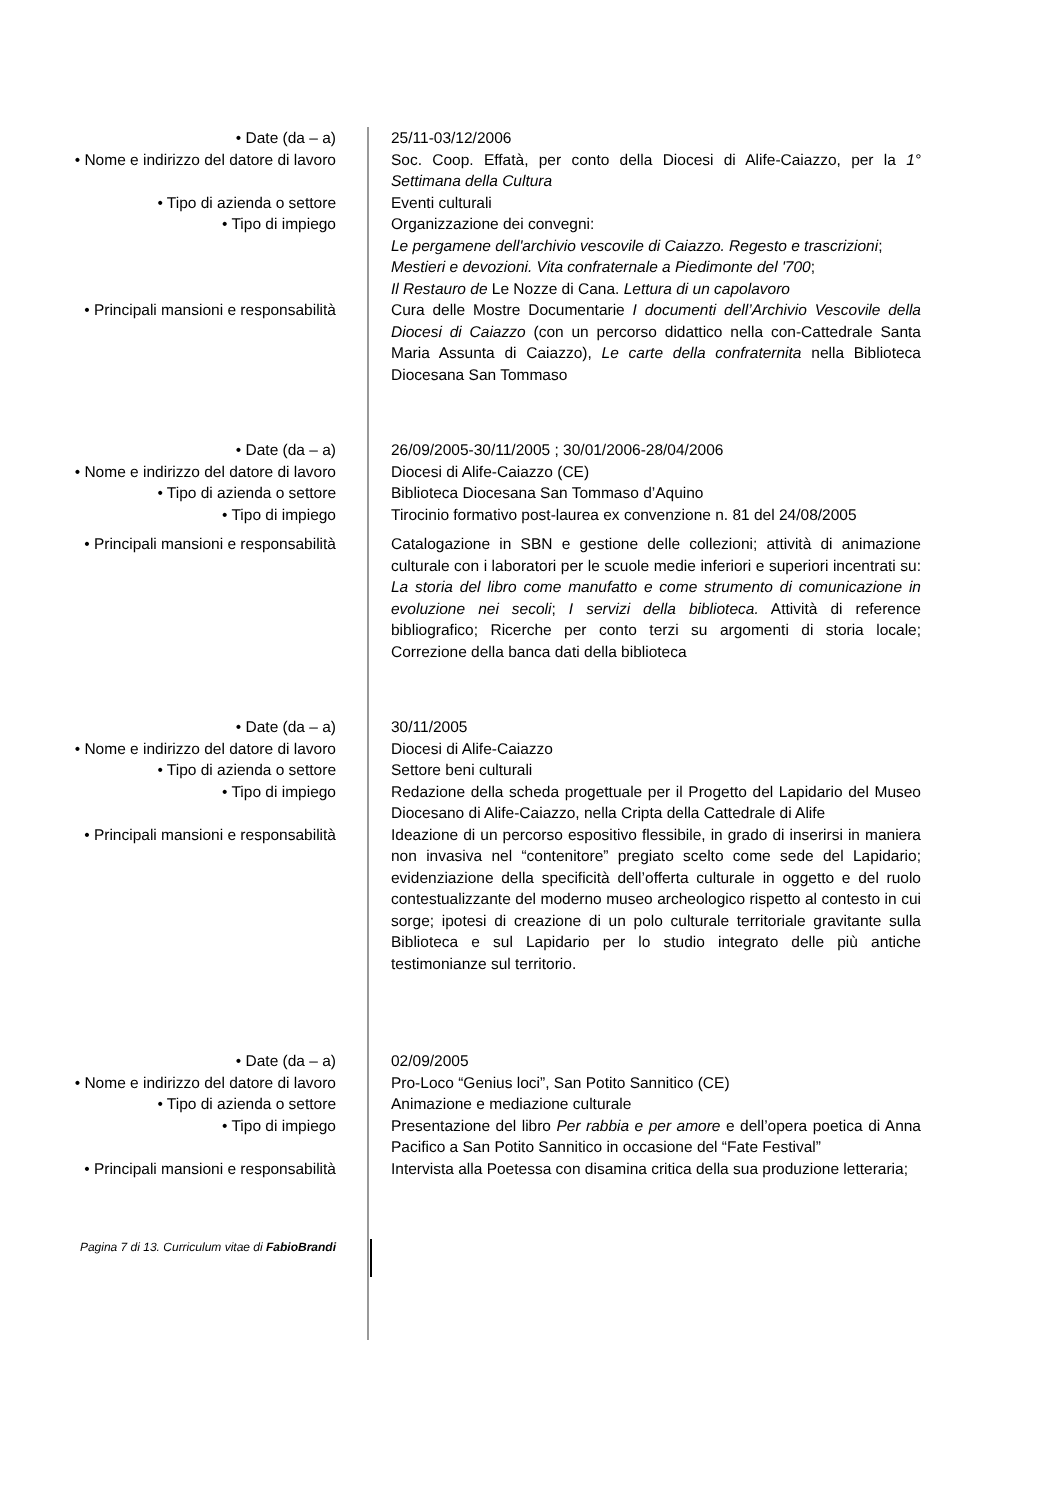• Date (da – a) 25/11-03/12/2006
• Nome e indirizzo del datore di lavoro
Soc. Coop. Effatà, per conto della Diocesi di Alife-Caiazzo, per la 1° Settimana della Cultura
• Tipo di azienda o settore Eventi culturali
• Tipo di impiego Organizzazione dei convegni:
Le pergamene dell'archivio vescovile di Caiazzo. Regesto e trascrizioni;
Mestieri e devozioni. Vita confraternale a Piedimonte del '700;
Il Restauro de Le Nozze di Cana. Lettura di un capolavoro
• Principali mansioni e responsabilità
Cura delle Mostre Documentarie I documenti dell’Archivio Vescovile della Diocesi di Caiazzo (con un percorso didattico nella con-Cattedrale Santa Maria Assunta di Caiazzo), Le carte della confraternita nella Biblioteca Diocesana San Tommaso
• Date (da – a) 26/09/2005-30/11/2005 ; 30/01/2006-28/04/2006
• Nome e indirizzo del datore di lavoro
Diocesi di Alife-Caiazzo (CE)
• Tipo di azienda o settore Biblioteca Diocesana San Tommaso d’Aquino
• Tipo di impiego Tirocinio formativo post-laurea ex convenzione n. 81 del 24/08/2005
• Principali mansioni e responsabilità
Catalogazione in SBN e gestione delle collezioni; attività di animazione culturale con i laboratori per le scuole medie inferiori e superiori incentrati su: La storia del libro come manufatto e come strumento di comunicazione in evoluzione nei secoli; I servizi della biblioteca. Attività di reference bibliografico; Ricerche per conto terzi su argomenti di storia locale; Correzione della banca dati della biblioteca
• Date (da – a) 30/11/2005
• Nome e indirizzo del datore di lavoro
Diocesi di Alife-Caiazzo
• Tipo di azienda o settore Settore beni culturali
• Tipo di impiego Redazione della scheda progettuale per il Progetto del Lapidario del Museo Diocesano di Alife-Caiazzo, nella Cripta della Cattedrale di Alife
• Principali mansioni e responsabilità
Ideazione di un percorso espositivo flessibile, in grado di inserirsi in maniera non invasiva nel “contenitore” pregiato scelto come sede del Lapidario; evidenziazione della specificità dell’offerta culturale in oggetto e del ruolo contestualizzante del moderno museo archeologico rispetto al contesto in cui sorge; ipotesi di creazione di un polo culturale territoriale gravitante sulla Biblioteca e sul Lapidario per lo studio integrato delle più antiche testimonianze sul territorio.
• Date (da – a) 02/09/2005
• Nome e indirizzo del datore di lavoro
Pro-Loco “Genius loci”, San Potito Sannitico (CE)
• Tipo di azienda o settore Animazione e mediazione culturale
• Tipo di impiego Presentazione del libro Per rabbia e per amore e dell’opera poetica di Anna Pacifico a San Potito Sannitico in occasione del “Fate Festival”
• Principali mansioni e responsabilità
Intervista alla Poetessa con disamina critica della sua produzione letteraria;
Pagina 7 di 13. Curriculum vitae di FabioBrandi